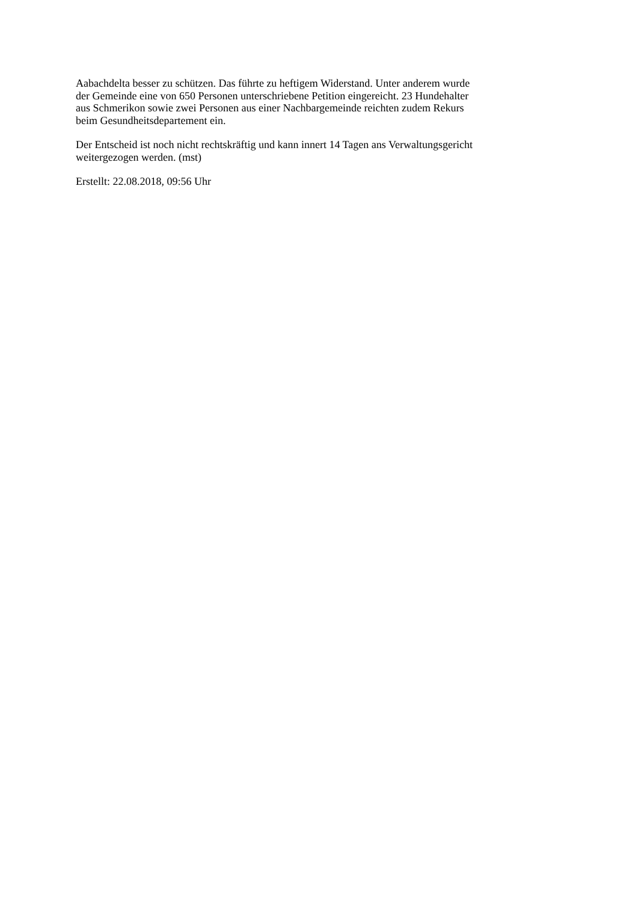Aabachdelta besser zu schützen. Das führte zu heftigem Widerstand. Unter anderem wurde
der Gemeinde eine von 650 Personen unterschriebene Petition eingereicht. 23 Hundehalter
aus Schmerikon sowie zwei Personen aus einer Nachbargemeinde reichten zudem Rekurs
beim Gesundheitsdepartement ein.
Der Entscheid ist noch nicht rechtskräftig und kann innert 14 Tagen ans Verwaltungsgericht
weitergezogen werden. (mst)
Erstellt: 22.08.2018, 09:56 Uhr